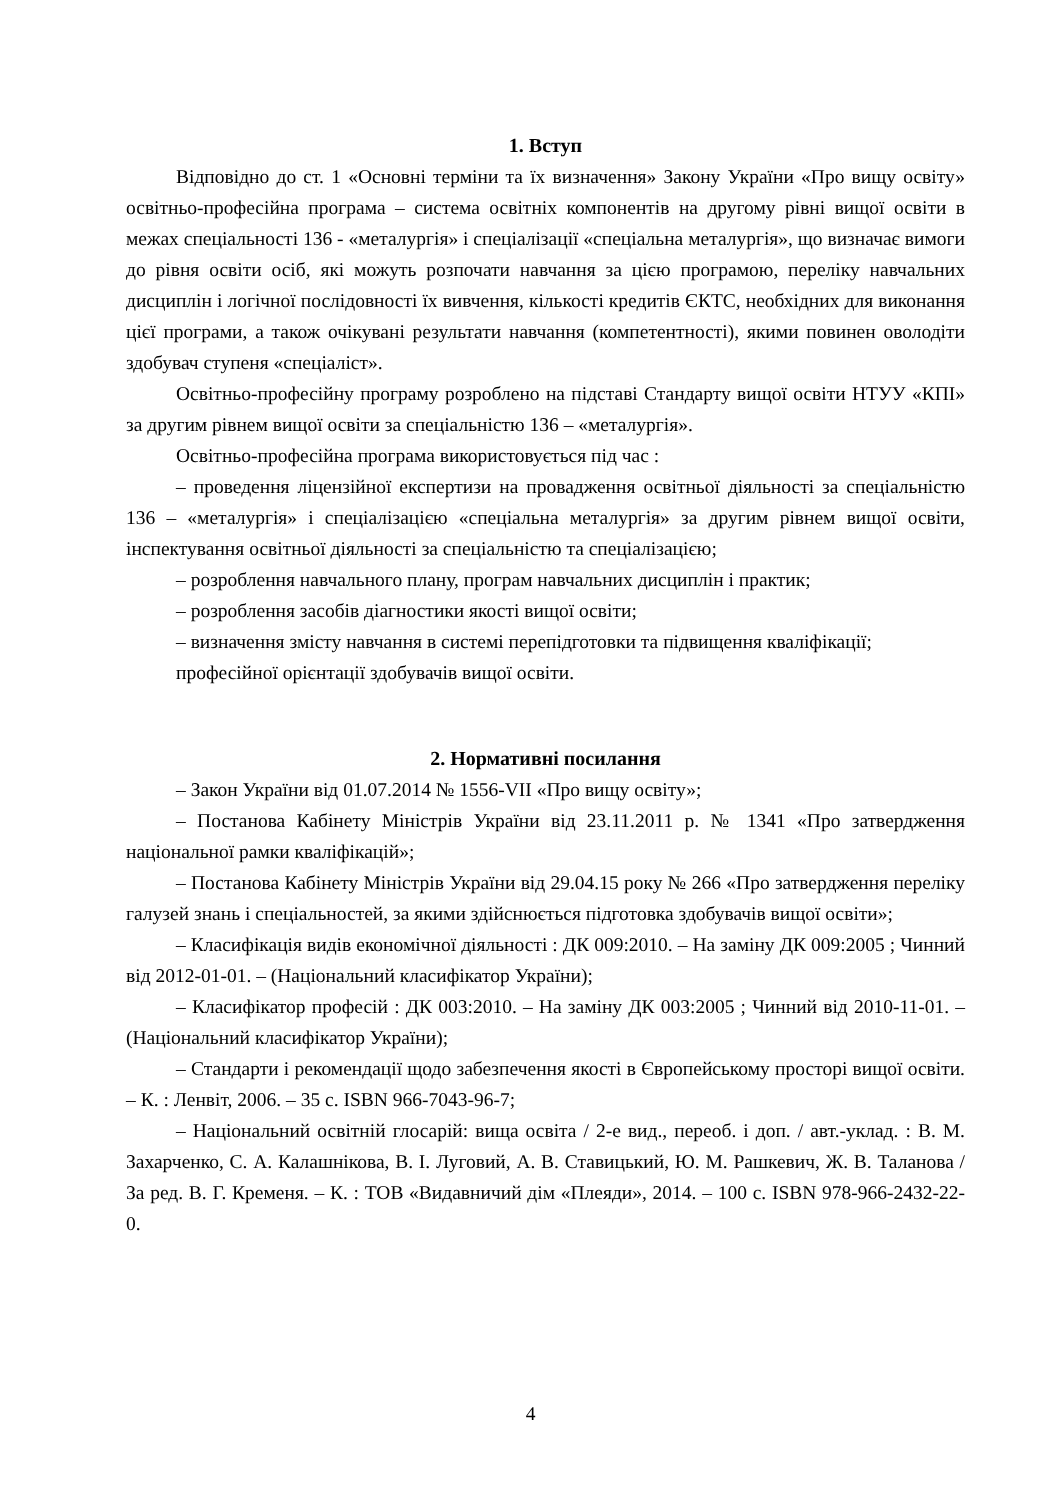1. Вступ
Відповідно до ст. 1 «Основні терміни та їх визначення» Закону України «Про вищу освіту» освітньо-професійна програма – система освітніх компонентів на другому рівні вищої освіти в межах спеціальності 136 - «металургія» і спеціалізації «спеціальна металургія», що визначає вимоги до рівня освіти осіб, які можуть розпочати навчання за цією програмою, переліку навчальних дисциплін і логічної послідовності їх вивчення, кількості кредитів ЄКТС, необхідних для виконання цієї програми, а також очікувані результати навчання (компетентності), якими повинен оволодіти здобувач ступеня «спеціаліст».
Освітньо-професійну програму розроблено на підставі Стандарту вищої освіти НТУУ «КПІ» за другим рівнем вищої освіти за спеціальністю 136 – «металургія».
Освітньо-професійна програма використовується під час :
– проведення ліцензійної експертизи на провадження освітньої діяльності за спеціальністю 136 – «металургія» і спеціалізацією «спеціальна металургія» за другим рівнем вищої освіти, інспектування освітньої діяльності за спеціальністю та спеціалізацією;
– розроблення навчального плану, програм навчальних дисциплін і практик;
– розроблення засобів діагностики якості вищої освіти;
– визначення змісту навчання в системі перепідготовки та підвищення кваліфікації;
професійної орієнтації здобувачів вищої освіти.
2. Нормативні посилання
– Закон України від 01.07.2014 № 1556-VII «Про вищу освіту»;
– Постанова Кабінету Міністрів України від 23.11.2011 р. № 1341 «Про затвердження національної рамки кваліфікацій»;
– Постанова Кабінету Міністрів України від 29.04.15 року № 266 «Про затвердження переліку галузей знань і спеціальностей, за якими здійснюється підготовка здобувачів вищої освіти»;
– Класифікація видів економічної діяльності : ДК 009:2010. – На заміну ДК 009:2005 ; Чинний від 2012-01-01. – (Національний класифікатор України);
– Класифікатор професій : ДК 003:2010. – На заміну ДК 003:2005 ; Чинний від 2010-11-01. – (Національний класифікатор України);
– Стандарти і рекомендації щодо забезпечення якості в Європейському просторі вищої освіти. – К. : Ленвіт, 2006. – 35 с. ISBN 966-7043-96-7;
– Національний освітній глосарій: вища освіта / 2-е вид., переоб. і доп. / авт.-уклад. : В. М. Захарченко, С. А. Калашнікова, В. І. Луговий, А. В. Ставицький, Ю. М. Рашкевич, Ж. В. Таланова / За ред. В. Г. Кременя. – К. : ТОВ «Видавничий дім «Плеяди», 2014. – 100 с. ISBN 978-966-2432-22-0.
4